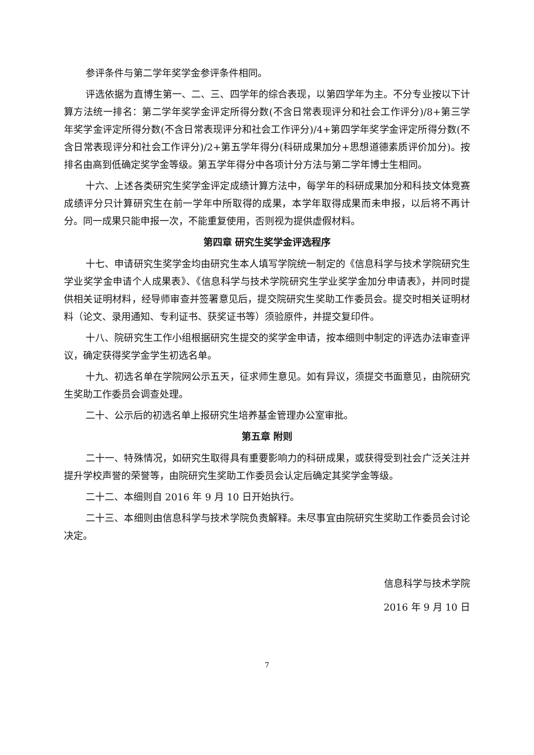参评条件与第二学年奖学金参评条件相同。
评选依据为直博生第一、二、三、四学年的综合表现，以第四学年为主。不分专业按以下计算方法统一排名：第二学年奖学金评定所得分数(不含日常表现评分和社会工作评分)/8+第三学年奖学金评定所得分数(不含日常表现评分和社会工作评分)/4+第四学年奖学金评定所得分数(不含日常表现评分和社会工作评分)/2+第五学年得分(科研成果加分+思想道德素质评价加分)。按排名由高到低确定奖学金等级。第五学年得分中各项计分方法与第二学年博士生相同。
十六、上述各类研究生奖学金评定成绩计算方法中，每学年的科研成果加分和科技文体竞赛成绩评分只计算研究生在前一学年中所取得的成果，本学年取得成果而未申报，以后将不再计分。同一成果只能申报一次，不能重复使用，否则视为提供虚假材料。
第四章 研究生奖学金评选程序
十七、申请研究生奖学金均由研究生本人填写学院统一制定的《信息科学与技术学院研究生学业奖学金申请个人成果表》、《信息科学与技术学院研究生学业奖学金加分申请表》，并同时提供相关证明材料，经导师审查并签署意见后，提交院研究生奖助工作委员会。提交时相关证明材料（论文、录用通知、专利证书、获奖证书等）须验原件，并提交复印件。
十八、院研究生工作小组根据研究生提交的奖学金申请，按本细则中制定的评选办法审查评议，确定获得奖学金学生初选名单。
十九、初选名单在学院网公示五天，征求师生意见。如有异议，须提交书面意见，由院研究生奖助工作委员会调查处理。
二十、公示后的初选名单上报研究生培养基金管理办公室审批。
第五章 附则
二十一、特殊情况，如研究生取得具有重要影响力的科研成果，或获得受到社会广泛关注并提升学校声誉的荣誉等，由院研究生奖助工作委员会认定后确定其奖学金等级。
二十二、本细则自 2016 年 9 月 10 日开始执行。
二十三、本细则由信息科学与技术学院负责解释。未尽事宜由院研究生奖助工作委员会讨论决定。
信息科学与技术学院
2016 年 9 月 10 日
7